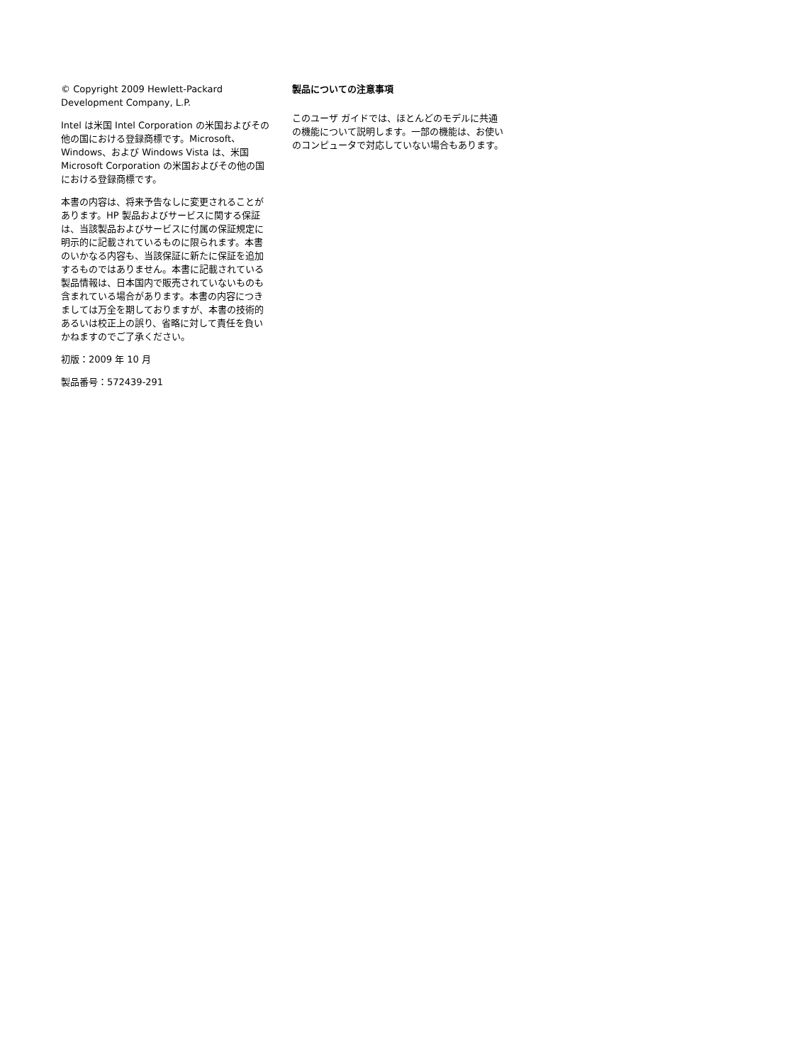© Copyright 2009 Hewlett-Packard Development Company, L.P.
Intel は米国 Intel Corporation の米国およびその他の国における登録商標です。Microsoft、Windows、および Windows Vista は、米国 Microsoft Corporation の米国およびその他の国における登録商標です。
本書の内容は、将来予告なしに変更されることがあります。HP 製品およびサービスに関する保証は、当該製品およびサービスに付属の保証規定に明示的に記載されているものに限られます。本書のいかなる内容も、当該保証に新たに保証を追加するものではありません。本書に記載されている製品情報は、日本国内で販売されていないものも含まれている場合があります。本書の内容につきましては万全を期しておりますが、本書の技術的あるいは校正上の誤り、省略に対して責任を負いかねますのでご了承ください。
初版：2009 年 10 月
製品番号：572439-291
製品についての注意事項
このユーザ ガイドでは、ほとんどのモデルに共通の機能について説明します。一部の機能は、お使いのコンピュータで対応していない場合もあります。